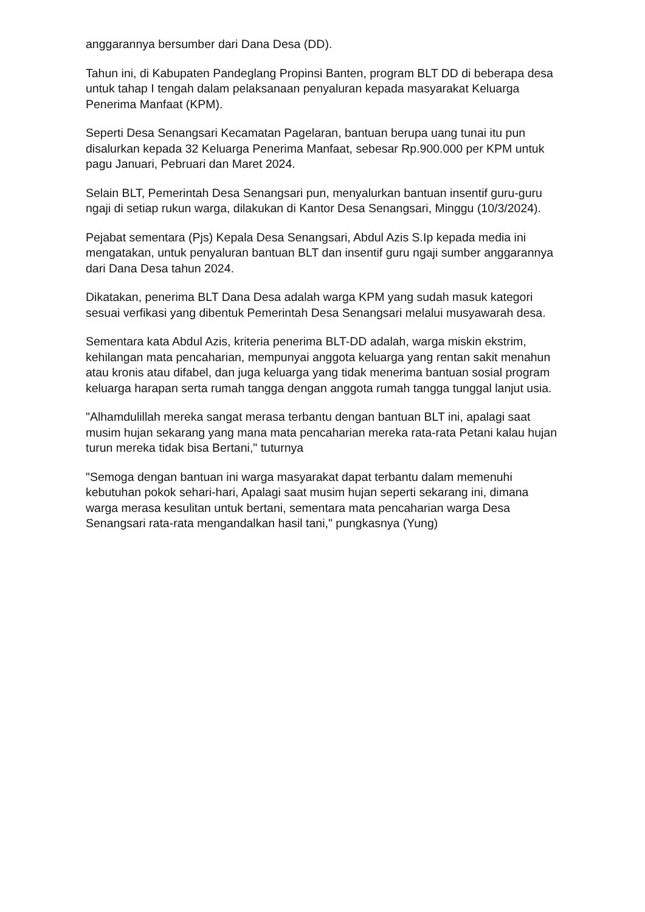anggarannya bersumber dari Dana Desa (DD).
Tahun ini, di Kabupaten Pandeglang Propinsi Banten, program BLT DD di beberapa desa untuk tahap I tengah dalam pelaksanaan penyaluran kepada masyarakat Keluarga Penerima Manfaat (KPM).
Seperti Desa Senangsari Kecamatan Pagelaran, bantuan berupa uang tunai itu pun disalurkan kepada 32 Keluarga Penerima Manfaat, sebesar Rp.900.000 per KPM untuk pagu Januari, Pebruari dan Maret 2024.
Selain BLT, Pemerintah Desa Senangsari pun, menyalurkan bantuan insentif guru-guru ngaji di setiap rukun warga, dilakukan di Kantor Desa Senangsari, Minggu (10/3/2024).
Pejabat sementara (Pjs) Kepala Desa Senangsari, Abdul Azis S.Ip kepada media ini mengatakan, untuk penyaluran bantuan BLT dan insentif guru ngaji sumber anggarannya dari Dana Desa tahun 2024.
Dikatakan, penerima BLT Dana Desa adalah warga KPM yang sudah masuk kategori sesuai verfikasi yang dibentuk Pemerintah Desa Senangsari melalui musyawarah desa.
Sementara kata Abdul Azis, kriteria penerima BLT-DD adalah, warga miskin ekstrim, kehilangan mata pencaharian, mempunyai anggota keluarga yang rentan sakit menahun atau kronis atau difabel, dan juga keluarga yang tidak menerima bantuan sosial program keluarga harapan serta rumah tangga dengan anggota rumah tangga tunggal lanjut usia.
"Alhamdulillah mereka sangat merasa terbantu dengan bantuan BLT ini, apalagi saat musim hujan sekarang yang mana mata pencaharian mereka rata-rata Petani kalau hujan turun mereka tidak bisa Bertani," tuturnya
"Semoga dengan bantuan ini warga masyarakat dapat terbantu dalam memenuhi kebutuhan pokok sehari-hari, Apalagi saat musim hujan seperti sekarang ini, dimana warga merasa kesulitan untuk bertani, sementara mata pencaharian warga Desa Senangsari rata-rata mengandalkan hasil tani," pungkasnya (Yung)